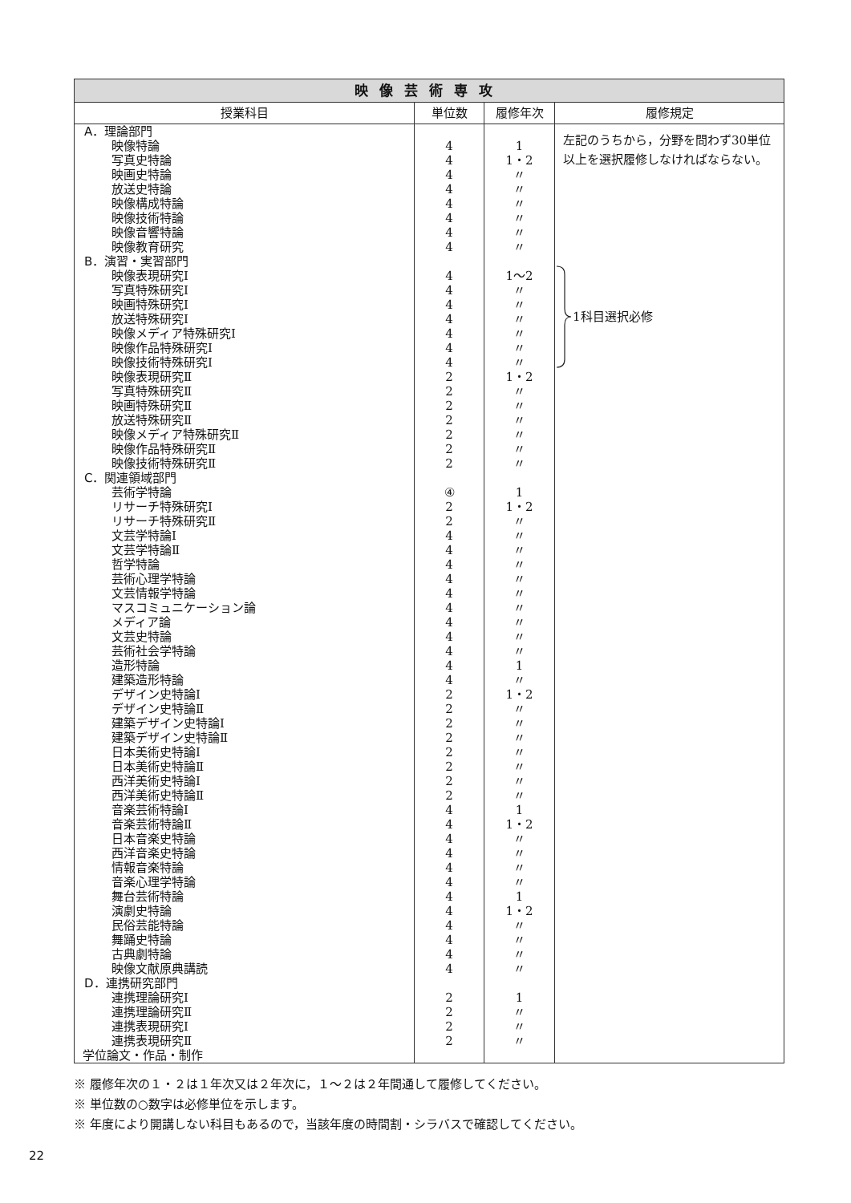| 映像芸術専攻 | | | |
| --- | --- | --- | --- |
| 授業科目 | 単位数 | 履修年次 | 履修規定 |
| A．理論部門 | | | 左記のうちから，分野を問わず30単位以上を選択履修しなければならない。 1科目選択必修 |
| 映像特論 | 4 | 1 | |
| 写真史特論 | 4 | 1・2 | |
| 映画史特論 | 4 | 〃 | |
| 放送史特論 | 4 | 〃 | |
| 映像構成特論 | 4 | 〃 | |
| 映像技術特論 | 4 | 〃 | |
| 映像音響特論 | 4 | 〃 | |
| 映像教育研究 | 4 | 〃 | |
| B．演習・実習部門 | | | |
| 映像表現研究Ⅰ | 4 | 1〜2 | |
| 写真特殊研究Ⅰ | 4 | 〃 | |
| 映画特殊研究Ⅰ | 4 | 〃 | |
| 放送特殊研究Ⅰ | 4 | 〃 | |
| 映像メディア特殊研究Ⅰ | 4 | 〃 | |
| 映像作品特殊研究Ⅰ | 4 | 〃 | |
| 映像技術特殊研究Ⅰ | 4 | 〃 | |
| 映像表現研究Ⅱ | 2 | 1・2 | |
| 写真特殊研究Ⅱ | 2 | 〃 | |
| 映画特殊研究Ⅱ | 2 | 〃 | |
| 放送特殊研究Ⅱ | 2 | 〃 | |
| 映像メディア特殊研究Ⅱ | 2 | 〃 | |
| 映像作品特殊研究Ⅱ | 2 | 〃 | |
| 映像技術特殊研究Ⅱ | 2 | 〃 | |
| C．関連領域部門 | | | |
| 芸術学特論 | ④ | 1 | |
| リサーチ特殊研究Ⅰ | 2 | 1・2 | |
| リサーチ特殊研究Ⅱ | 2 | 〃 | |
| 文芸学特論Ⅰ | 4 | 〃 | |
| 文芸学特論Ⅱ | 4 | 〃 | |
| 哲学特論 | 4 | 〃 | |
| 芸術心理学特論 | 4 | 〃 | |
| 文芸情報学特論 | 4 | 〃 | |
| マスコミュニケーション論 | 4 | 〃 | |
| メディア論 | 4 | 〃 | |
| 文芸史特論 | 4 | 〃 | |
| 芸術社会学特論 | 4 | 〃 | |
| 造形特論 | 4 | 1 | |
| 建築造形特論 | 4 | 〃 | |
| デザイン史特論Ⅰ | 2 | 1・2 | |
| デザイン史特論Ⅱ | 2 | 〃 | |
| 建築デザイン史特論Ⅰ | 2 | 〃 | |
| 建築デザイン史特論Ⅱ | 2 | 〃 | |
| 日本美術史特論Ⅰ | 2 | 〃 | |
| 日本美術史特論Ⅱ | 2 | 〃 | |
| 西洋美術史特論Ⅰ | 2 | 〃 | |
| 西洋美術史特論Ⅱ | 2 | 〃 | |
| 音楽芸術特論Ⅰ | 4 | 1 | |
| 音楽芸術特論Ⅱ | 4 | 1・2 | |
| 日本音楽史特論 | 4 | 〃 | |
| 西洋音楽史特論 | 4 | 〃 | |
| 情報音楽特論 | 4 | 〃 | |
| 音楽心理学特論 | 4 | 〃 | |
| 舞台芸術特論 | 4 | 1 | |
| 演劇史特論 | 4 | 1・2 | |
| 民俗芸能特論 | 4 | 〃 | |
| 舞踊史特論 | 4 | 〃 | |
| 古典劇特論 | 4 | 〃 | |
| 映像文献原典講読 | 4 | 〃 | |
| D．連携研究部門 | | | |
| 連携理論研究Ⅰ | 2 | 1 | |
| 連携理論研究Ⅱ | 2 | 〃 | |
| 連携表現研究Ⅰ | 2 | 〃 | |
| 連携表現研究Ⅱ | 2 | 〃 | |
| 学位論文・作品・制作 | | | |
※ 履修年次の１・２は１年次又は２年次に，１〜２は２年間通して履修してください。
※ 単位数の○数字は必修単位を示します。
※ 年度により開講しない科目もあるので，当該年度の時間割・シラバスで確認してください。
22